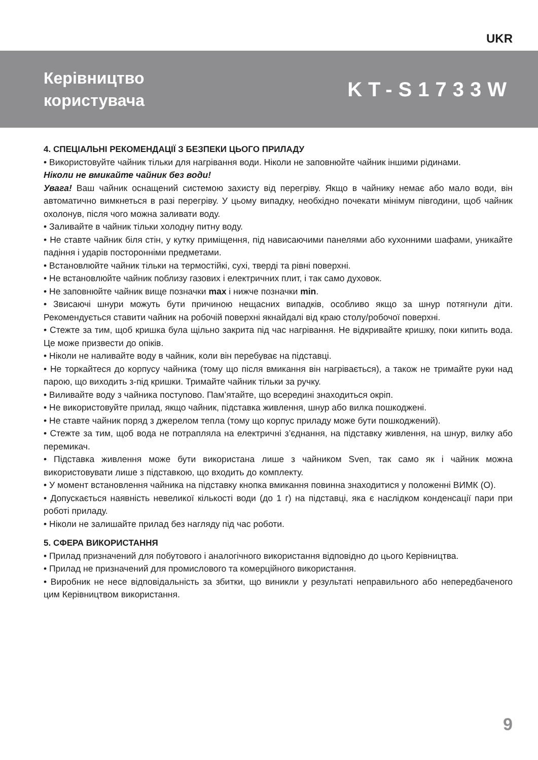UKR
Керівництво
користувача
KT-S1733W
4. СПЕЦІАЛЬНІ РЕКОМЕНДАЦІЇ З БЕЗПЕКИ ЦЬОГО ПРИЛАДУ
• Використовуйте чайник тільки для нагрівання води. Ніколи не заповнюйте чайник іншими рідинами.
Ніколи не вмикайте чайник без води!
Увага! Ваш чайник оснащений системою захисту від перегріву. Якщо в чайнику немає або мало води, він автоматично вимкнеться в разі перегріву. У цьому випадку, необхідно почекати мінімум півгодини, щоб чайник охолонув, після чого можна заливати воду.
• Заливайте в чайник тільки холодну питну воду.
• Не ставте чайник біля стін, у кутку приміщення, під нависаючими панелями або кухонними шафами, уникайте падіння і ударів посторонніми предметами.
• Встановлюйте чайник тільки на термостійкі, сухі, тверді та рівні поверхні.
• Не встановлюйте чайник поблизу газових і електричних плит, і так само духовок.
• Не заповнюйте чайник вище позначки max і нижче позначки min.
• Звисаючі шнури можуть бути причиною нещасних випадків, особливо якщо за шнур потягнули діти. Рекомендується ставити чайник на робочій поверхні якнайдалі від краю столу/робочої поверхні.
• Стежте за тим, щоб кришка була щільно закрита під час нагрівання. Не відкривайте кришку, поки кипить вода. Це може призвести до опіків.
• Ніколи не наливайте воду в чайник, коли він перебуває на підставці.
• Не торкайтеся до корпусу чайника (тому що після вмикання він нагрівається), а також не тримайте руки над парою, що виходить з-під кришки. Тримайте чайник тільки за ручку.
• Виливайте воду з чайника поступово. Пам’ятайте, що всередині знаходиться окріп.
• Не використовуйте прилад, якщо чайник, підставка живлення, шнур або вилка пошкоджені.
• Не ставте чайник поряд з джерелом тепла (тому що корпус приладу може бути пошкоджений).
• Стежте за тим, щоб вода не потрапляла на електричні з’єднання, на підставку живлення, на шнур, вилку або перемикач.
• Підставка живлення може бути використана лише з чайником Sven, так само як і чайник можна використовувати лише з підставкою, що входить до комплекту.
• У момент встановлення чайника на підставку кнопка вмикання повинна знаходитися у положенні ВИМК (O).
• Допускається наявність невеликої кількості води (до 1 г) на підставці, яка є наслідком конденсації пари при роботі приладу.
• Ніколи не залишайте прилад без нагляду під час роботи.
5. СФЕРА ВИКОРИСТАННЯ
• Прилад призначений для побутового і аналогічного використання відповідно до цього Керівництва.
• Прилад не призначений для промислового та комерційного використання.
• Виробник не несе відповідальність за збитки, що виникли у результаті неправильного або непередбаченого цим Керівництвом використання.
9